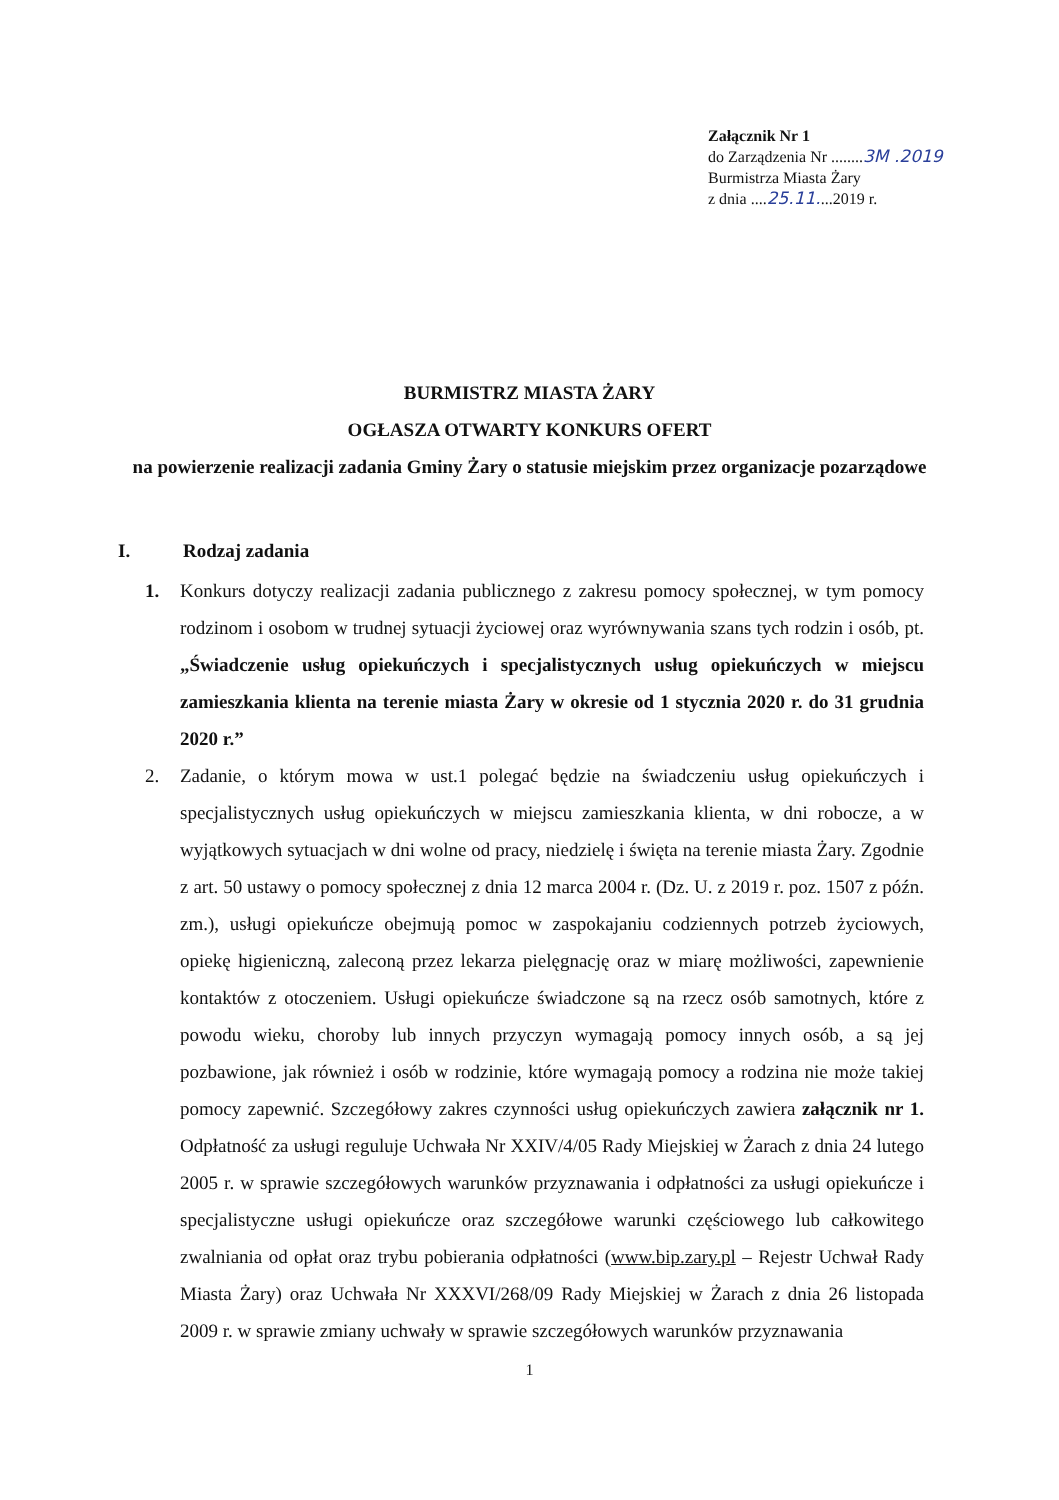Załącznik Nr 1
do Zarządzenia Nr ........3M .2019
Burmistrza Miasta Żary
z dnia ....25.11....2019 r.
BURMISTRZ MIASTA ŻARY
OGŁASZA OTWARTY KONKURS OFERT
na powierzenie realizacji zadania Gminy Żary o statusie miejskim przez organizacje pozarządowe
I. Rodzaj zadania
1. Konkurs dotyczy realizacji zadania publicznego z zakresu pomocy społecznej, w tym pomocy rodzinom i osobom w trudnej sytuacji życiowej oraz wyrównywania szans tych rodzin i osób, pt. „Świadczenie usług opiekuńczych i specjalistycznych usług opiekuńczych w miejscu zamieszkania klienta na terenie miasta Żary w okresie od 1 stycznia 2020 r. do 31 grudnia 2020 r.”
2. Zadanie, o którym mowa w ust.1 polegać będzie na świadczeniu usług opiekuńczych i specjalistycznych usług opiekuńczych w miejscu zamieszkania klienta, w dni robocze, a w wyjątkowych sytuacjach w dni wolne od pracy, niedzielę i święta na terenie miasta Żary. Zgodnie z art. 50 ustawy o pomocy społecznej z dnia 12 marca 2004 r. (Dz. U. z 2019 r. poz. 1507 z późn. zm.), usługi opiekuńcze obejmują pomoc w zaspokajaniu codziennych potrzeb życiowych, opiekę higieniczną, zaleconą przez lekarza pielęgnację oraz w miarę możliwości, zapewnienie kontaktów z otoczeniem. Usługi opiekuńcze świadczone są na rzecz osób samotnych, które z powodu wieku, choroby lub innych przyczyn wymagają pomocy innych osób, a są jej pozbawione, jak również i osób w rodzinie, które wymagają pomocy a rodzina nie może takiej pomocy zapewnić. Szczegółowy zakres czynności usług opiekuńczych zawiera załącznik nr 1. Odpłatność za usługi reguluje Uchwała Nr XXIV/4/05 Rady Miejskiej w Żarach z dnia 24 lutego 2005 r. w sprawie szczegółowych warunków przyznawania i odpłatności za usługi opiekuńcze i specjalistyczne usługi opiekuńcze oraz szczegółowe warunki częściowego lub całkowitego zwalniania od opłat oraz trybu pobierania odpłatności (www.bip.zary.pl – Rejestr Uchwał Rady Miasta Żary) oraz Uchwała Nr XXXVI/268/09 Rady Miejskiej w Żarach z dnia 26 listopada 2009 r. w sprawie zmiany uchwały w sprawie szczegółowych warunków przyznawania
1